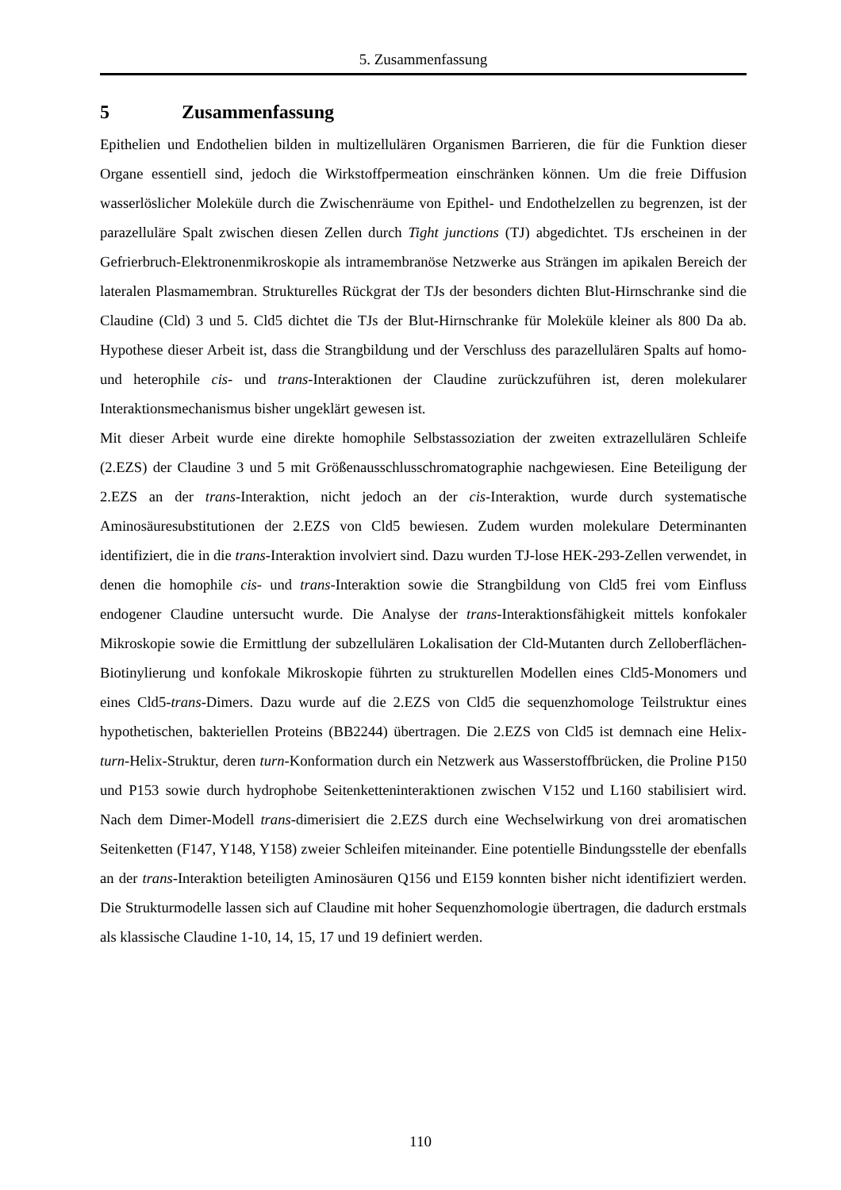5. Zusammenfassung
5 Zusammenfassung
Epithelien und Endothelien bilden in multizellulären Organismen Barrieren, die für die Funktion dieser Organe essentiell sind, jedoch die Wirkstoffpermeation einschränken können. Um die freie Diffusion wasserlöslicher Moleküle durch die Zwischenräume von Epithel- und Endothelzellen zu begrenzen, ist der parazelluläre Spalt zwischen diesen Zellen durch Tight junctions (TJ) abgedichtet. TJs erscheinen in der Gefrierbruch-Elektronenmikroskopie als intramembranöse Netzwerke aus Strängen im apikalen Bereich der lateralen Plasmamembran. Strukturelles Rückgrat der TJs der besonders dichten Blut-Hirnschranke sind die Claudine (Cld) 3 und 5. Cld5 dichtet die TJs der Blut-Hirnschranke für Moleküle kleiner als 800 Da ab. Hypothese dieser Arbeit ist, dass die Strangbildung und der Verschluss des parazellulären Spalts auf homo- und heterophile cis- und trans-Interaktionen der Claudine zurückzuführen ist, deren molekularer Interaktionsmechanismus bisher ungeklärt gewesen ist.
Mit dieser Arbeit wurde eine direkte homophile Selbstassoziation der zweiten extrazellulären Schleife (2.EZS) der Claudine 3 und 5 mit Größenausschlusschromatographie nachgewiesen. Eine Beteiligung der 2.EZS an der trans-Interaktion, nicht jedoch an der cis-Interaktion, wurde durch systematische Aminosäuresubstitutionen der 2.EZS von Cld5 bewiesen. Zudem wurden molekulare Determinanten identifiziert, die in die trans-Interaktion involviert sind. Dazu wurden TJ-lose HEK-293-Zellen verwendet, in denen die homophile cis- und trans-Interaktion sowie die Strangbildung von Cld5 frei vom Einfluss endogener Claudine untersucht wurde. Die Analyse der trans-Interaktionsfähigkeit mittels konfokaler Mikroskopie sowie die Ermittlung der subzellulären Lokalisation der Cld-Mutanten durch Zelloberflächen-Biotinylierung und konfokale Mikroskopie führten zu strukturellen Modellen eines Cld5-Monomers und eines Cld5-trans-Dimers. Dazu wurde auf die 2.EZS von Cld5 die sequenzhomologe Teilstruktur eines hypothetischen, bakteriellen Proteins (BB2244) übertragen. Die 2.EZS von Cld5 ist demnach eine Helix-turn-Helix-Struktur, deren turn-Konformation durch ein Netzwerk aus Wasserstoffbrücken, die Proline P150 und P153 sowie durch hydrophobe Seitenketteninteraktionen zwischen V152 und L160 stabilisiert wird. Nach dem Dimer-Modell trans-dimerisiert die 2.EZS durch eine Wechselwirkung von drei aromatischen Seitenketten (F147, Y148, Y158) zweier Schleifen miteinander. Eine potentielle Bindungsstelle der ebenfalls an der trans-Interaktion beteiligten Aminosäuren Q156 und E159 konnten bisher nicht identifiziert werden. Die Strukturmodelle lassen sich auf Claudine mit hoher Sequenzhomologie übertragen, die dadurch erstmals als klassische Claudine 1-10, 14, 15, 17 und 19 definiert werden.
110